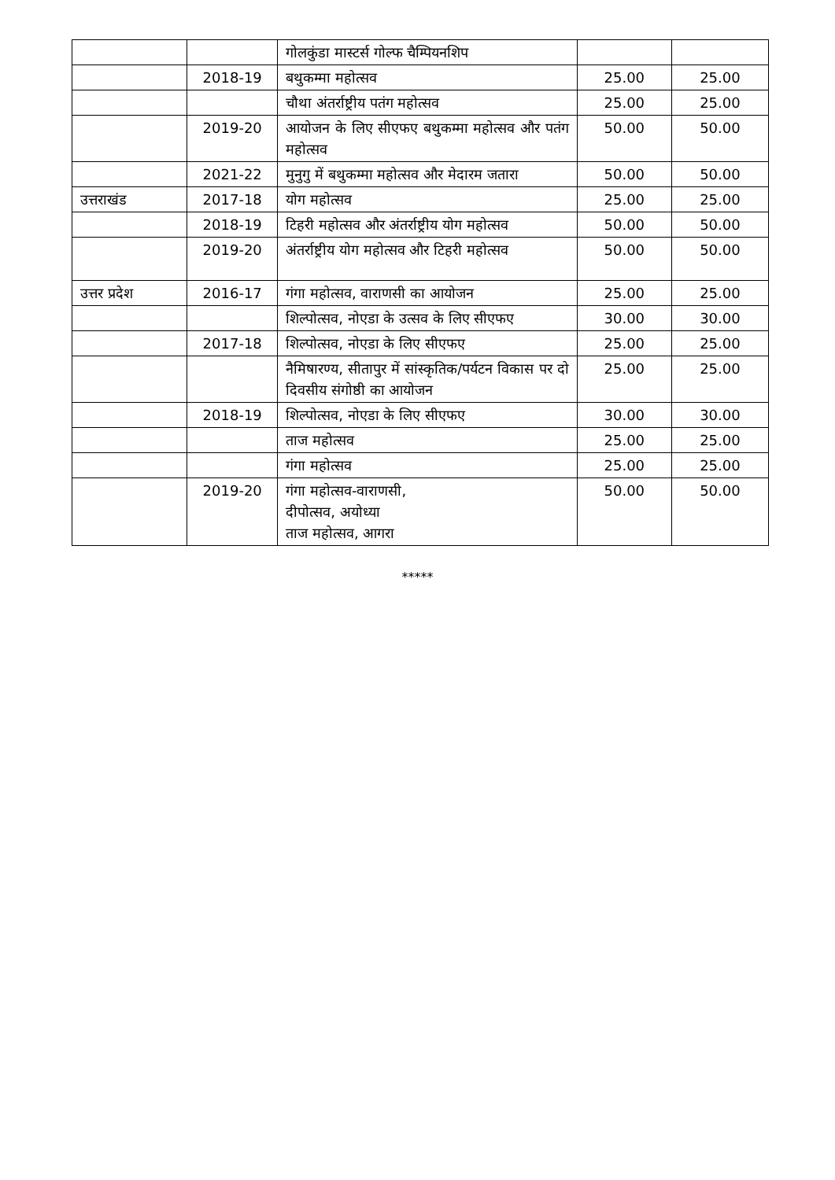| | | गोलकुंडा मास्टर्स गोल्फ चैम्पियनशिप | | |
| | 2018-19 | बथुकम्मा महोत्सव | 25.00 | 25.00 |
| | | चौथा अंतर्राष्ट्रीय पतंग महोत्सव | 25.00 | 25.00 |
| | 2019-20 | आयोजन के लिए सीएफए बथुकम्मा महोत्सव और पतंग महोत्सव | 50.00 | 50.00 |
| | 2021-22 | मुनुगु में बथुकम्मा महोत्सव और मेदारम जतारा | 50.00 | 50.00 |
| उत्तराखंड | 2017-18 | योग महोत्सव | 25.00 | 25.00 |
| | 2018-19 | टिहरी महोत्सव और अंतर्राष्ट्रीय योग महोत्सव | 50.00 | 50.00 |
| | 2019-20 | अंतर्राष्ट्रीय योग महोत्सव और टिहरी महोत्सव | 50.00 | 50.00 |
| उत्तर प्रदेश | 2016-17 | गंगा महोत्सव, वाराणसी का आयोजन | 25.00 | 25.00 |
| | | शिल्पोत्सव, नोएडा के उत्सव के लिए सीएफए | 30.00 | 30.00 |
| | 2017-18 | शिल्पोत्सव, नोएडा के लिए सीएफए | 25.00 | 25.00 |
| | | नैमिषारण्य, सीतापुर में सांस्कृतिक/पर्यटन विकास पर दो दिवसीय संगोष्ठी का आयोजन | 25.00 | 25.00 |
| | 2018-19 | शिल्पोत्सव, नोएडा के लिए सीएफए | 30.00 | 30.00 |
| | | ताज महोत्सव | 25.00 | 25.00 |
| | | गंगा महोत्सव | 25.00 | 25.00 |
| | 2019-20 | गंगा महोत्सव-वाराणसी, दीपोत्सव, अयोध्या ताज महोत्सव, आगरा | 50.00 | 50.00 |
*****